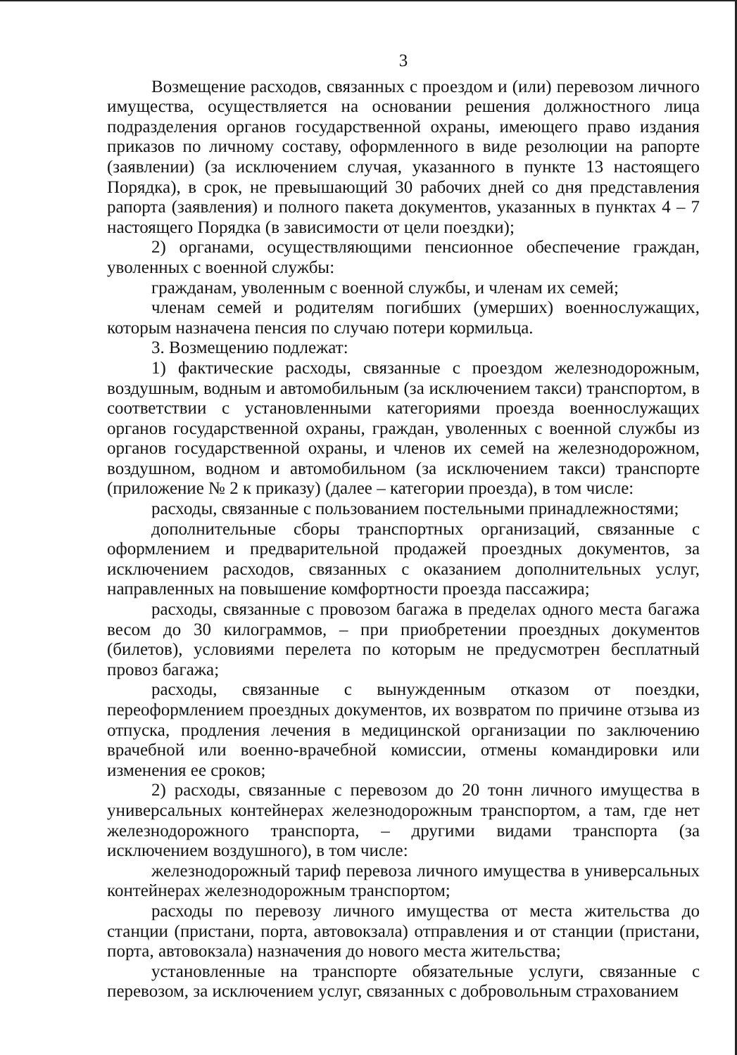3
Возмещение расходов, связанных с проездом и (или) перевозом личного имущества, осуществляется на основании решения должностного лица подразделения органов государственной охраны, имеющего право издания приказов по личному составу, оформленного в виде резолюции на рапорте (заявлении) (за исключением случая, указанного в пункте 13 настоящего Порядка), в срок, не превышающий 30 рабочих дней со дня представления рапорта (заявления) и полного пакета документов, указанных в пунктах 4 – 7 настоящего Порядка (в зависимости от цели поездки);
2) органами, осуществляющими пенсионное обеспечение граждан, уволенных с военной службы:
гражданам, уволенным с военной службы, и членам их семей;
членам семей и родителям погибших (умерших) военнослужащих, которым назначена пенсия по случаю потери кормильца.
3. Возмещению подлежат:
1) фактические расходы, связанные с проездом железнодорожным, воздушным, водным и автомобильным (за исключением такси) транспортом, в соответствии с установленными категориями проезда военнослужащих органов государственной охраны, граждан, уволенных с военной службы из органов государственной охраны, и членов их семей на железнодорожном, воздушном, водном и автомобильном (за исключением такси) транспорте (приложение № 2 к приказу) (далее – категории проезда), в том числе:
расходы, связанные с пользованием постельными принадлежностями;
дополнительные сборы транспортных организаций, связанные с оформлением и предварительной продажей проездных документов, за исключением расходов, связанных с оказанием дополнительных услуг, направленных на повышение комфортности проезда пассажира;
расходы, связанные с провозом багажа в пределах одного места багажа весом до 30 килограммов, – при приобретении проездных документов (билетов), условиями перелета по которым не предусмотрен бесплатный провоз багажа;
расходы, связанные с вынужденным отказом от поездки, переоформлением проездных документов, их возвратом по причине отзыва из отпуска, продления лечения в медицинской организации по заключению врачебной или военно-врачебной комиссии, отмены командировки или изменения ее сроков;
2) расходы, связанные с перевозом до 20 тонн личного имущества в универсальных контейнерах железнодорожным транспортом, а там, где нет железнодорожного транспорта, – другими видами транспорта (за исключением воздушного), в том числе:
железнодорожный тариф перевоза личного имущества в универсальных контейнерах железнодорожным транспортом;
расходы по перевозу личного имущества от места жительства до станции (пристани, порта, автовокзала) отправления и от станции (пристани, порта, автовокзала) назначения до нового места жительства;
установленные на транспорте обязательные услуги, связанные с перевозом, за исключением услуг, связанных с добровольным страхованием